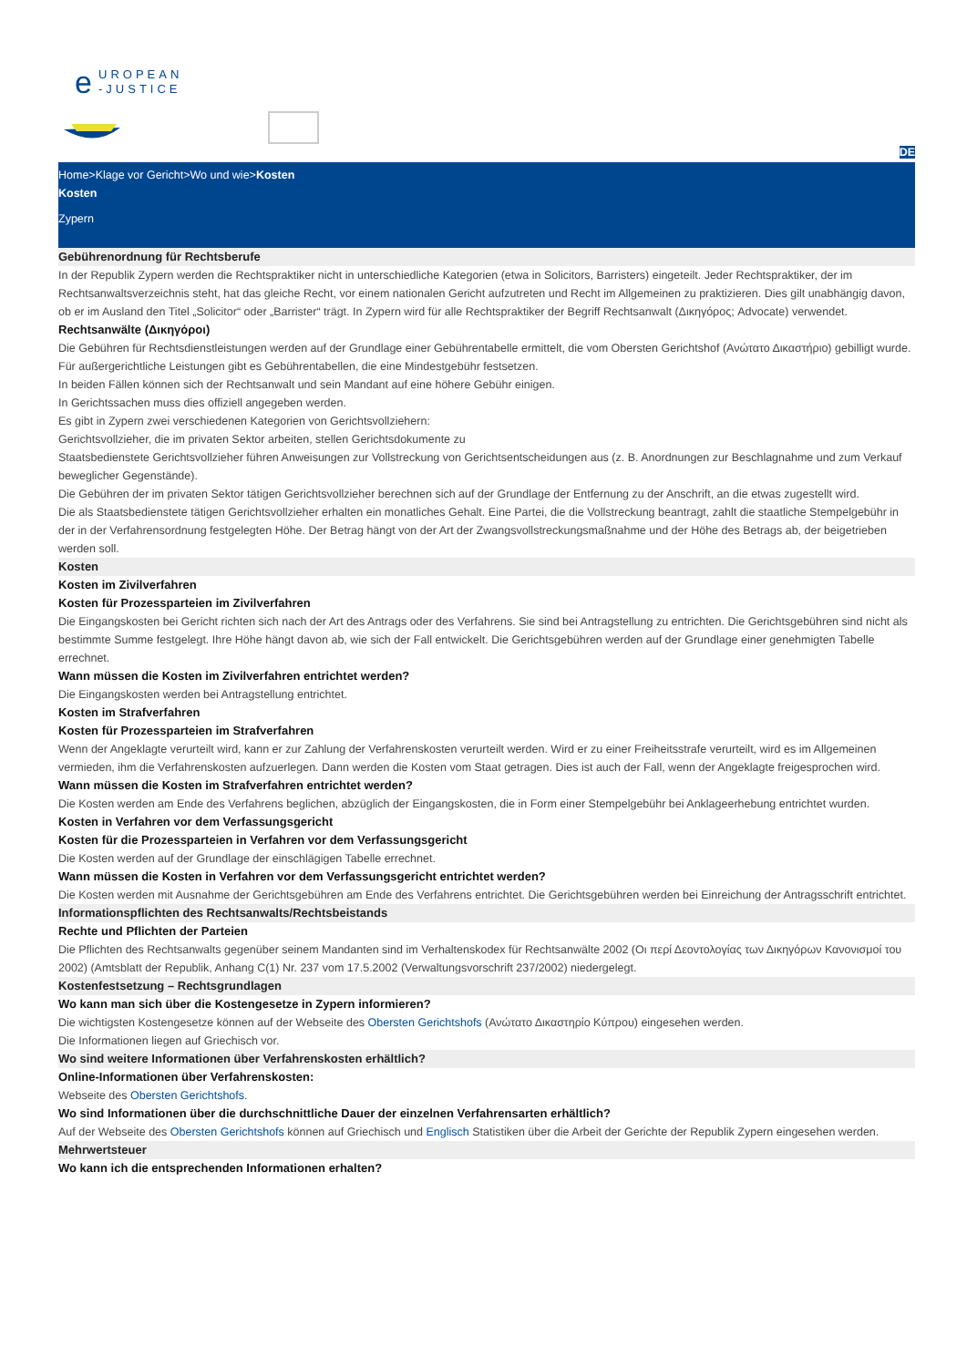e
UROPEAN
-JUSTICE
DE
Home>Klage vor Gericht>Wo und wie>Kosten
Kosten
Zypern
Gebührenordnung für Rechtsberufe
In der Republik Zypern werden die Rechtspraktiker nicht in unterschiedliche Kategorien (etwa in Solicitors, Barristers) eingeteilt. Jeder Rechtspraktiker, der im Rechtsanwaltsverzeichnis steht, hat das gleiche Recht, vor einem nationalen Gericht aufzutreten und Recht im Allgemeinen zu praktizieren. Dies gilt unabhängig davon, ob er im Ausland den Titel „Solicitor“ oder „Barrister“ trägt. In Zypern wird für alle Rechtspraktiker der Begriff Rechtsanwalt (Δικηγόρος; Advocate) verwendet.
Rechtsanwälte (Δικηγόροι)
Die Gebühren für Rechtsdienstleistungen werden auf der Grundlage einer Gebührentabelle ermittelt, die vom Obersten Gerichtshof (Ανώτατο Δικαστήριο) gebilligt wurde.
Für außergerichtliche Leistungen gibt es Gebührentabellen, die eine Mindestgebühr festsetzen.
In beiden Fällen können sich der Rechtsanwalt und sein Mandant auf eine höhere Gebühr einigen.
In Gerichtssachen muss dies offiziell angegeben werden.
Es gibt in Zypern zwei verschiedenen Kategorien von Gerichtsvollziehern:
Gerichtsvollzieher, die im privaten Sektor arbeiten, stellen Gerichtsdokumente zu
Staatsbedienstete Gerichtsvollzieher führen Anweisungen zur Vollstreckung von Gerichtsentscheidungen aus (z. B. Anordnungen zur Beschlagnahme und zum Verkauf beweglicher Gegenstände).
Die Gebühren der im privaten Sektor tätigen Gerichtsvollzieher berechnen sich auf der Grundlage der Entfernung zu der Anschrift, an die etwas zugestellt wird.
Die als Staatsbedienstete tätigen Gerichtsvollzieher erhalten ein monatliches Gehalt. Eine Partei, die die Vollstreckung beantragt, zahlt die staatliche Stempelgebühr in der in der Verfahrensordnung festgelegten Höhe. Der Betrag hängt von der Art der Zwangsvollstreckungsmaßnahme und der Höhe des Betrags ab, der beigetrieben werden soll.
Kosten
Kosten im Zivilverfahren
Kosten für Prozessparteien im Zivilverfahren
Die Eingangskosten bei Gericht richten sich nach der Art des Antrags oder des Verfahrens. Sie sind bei Antragstellung zu entrichten. Die Gerichtsgebühren sind nicht als bestimmte Summe festgelegt. Ihre Höhe hängt davon ab, wie sich der Fall entwickelt. Die Gerichtsgebühren werden auf der Grundlage einer genehmigten Tabelle errechnet.
Wann müssen die Kosten im Zivilverfahren entrichtet werden?
Die Eingangskosten werden bei Antragstellung entrichtet.
Kosten im Strafverfahren
Kosten für Prozessparteien im Strafverfahren
Wenn der Angeklagte verurteilt wird, kann er zur Zahlung der Verfahrenskosten verurteilt werden. Wird er zu einer Freiheitsstrafe verurteilt, wird es im Allgemeinen vermieden, ihm die Verfahrenskosten aufzuerlegen. Dann werden die Kosten vom Staat getragen. Dies ist auch der Fall, wenn der Angeklagte freigesprochen wird.
Wann müssen die Kosten im Strafverfahren entrichtet werden?
Die Kosten werden am Ende des Verfahrens beglichen, abzüglich der Eingangskosten, die in Form einer Stempelgebühr bei Anklageerhebung entrichtet wurden.
Kosten in Verfahren vor dem Verfassungsgericht
Kosten für die Prozessparteien in Verfahren vor dem Verfassungsgericht
Die Kosten werden auf der Grundlage der einschlägigen Tabelle errechnet.
Wann müssen die Kosten in Verfahren vor dem Verfassungsgericht entrichtet werden?
Die Kosten werden mit Ausnahme der Gerichtsgebühren am Ende des Verfahrens entrichtet. Die Gerichtsgebühren werden bei Einreichung der Antragsschrift entrichtet.
Informationspflichten des Rechtsanwalts/Rechtsbeistands
Rechte und Pflichten der Parteien
Die Pflichten des Rechtsanwalts gegenüber seinem Mandanten sind im Verhaltenskodex für Rechtsanwälte 2002 (Οι περί Δεοντολογίας των Δικηγόρων Κανονισμοί του 2002) (Amtsblatt der Republik, Anhang C(1) Nr. 237 vom 17.5.2002 (Verwaltungsvorschrift 237/2002) niedergelegt.
Kostenfestsetzung – Rechtsgrundlagen
Wo kann man sich über die Kostengesetze in Zypern informieren?
Die wichtigsten Kostengesetze können auf der Webseite des Obersten Gerichtshofs (Ανώτατο Δικαστηρίο Κύπρου) eingesehen werden.
Die Informationen liegen auf Griechisch vor.
Wo sind weitere Informationen über Verfahrenskosten erhältlich?
Online-Informationen über Verfahrenskosten:
Webseite des Obersten Gerichtshofs.
Wo sind Informationen über die durchschnittliche Dauer der einzelnen Verfahrensarten erhältlich?
Auf der Webseite des Obersten Gerichtshofs können auf Griechisch und Englisch Statistiken über die Arbeit der Gerichte der Republik Zypern eingesehen werden.
Mehrwertsteuer
Wo kann ich die entsprechenden Informationen erhalten?